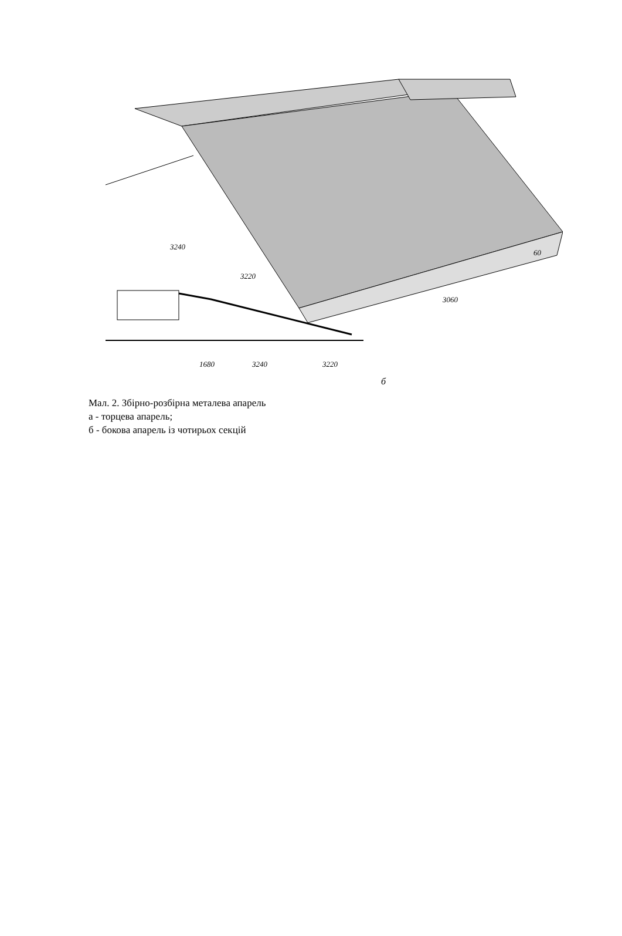1680
3240
3220
б
3240
3220
3060
60
Мал. 2. Збірно-розбірна металева апарель
а - торцева апарель;
б - бокова апарель із чотирьох секцій